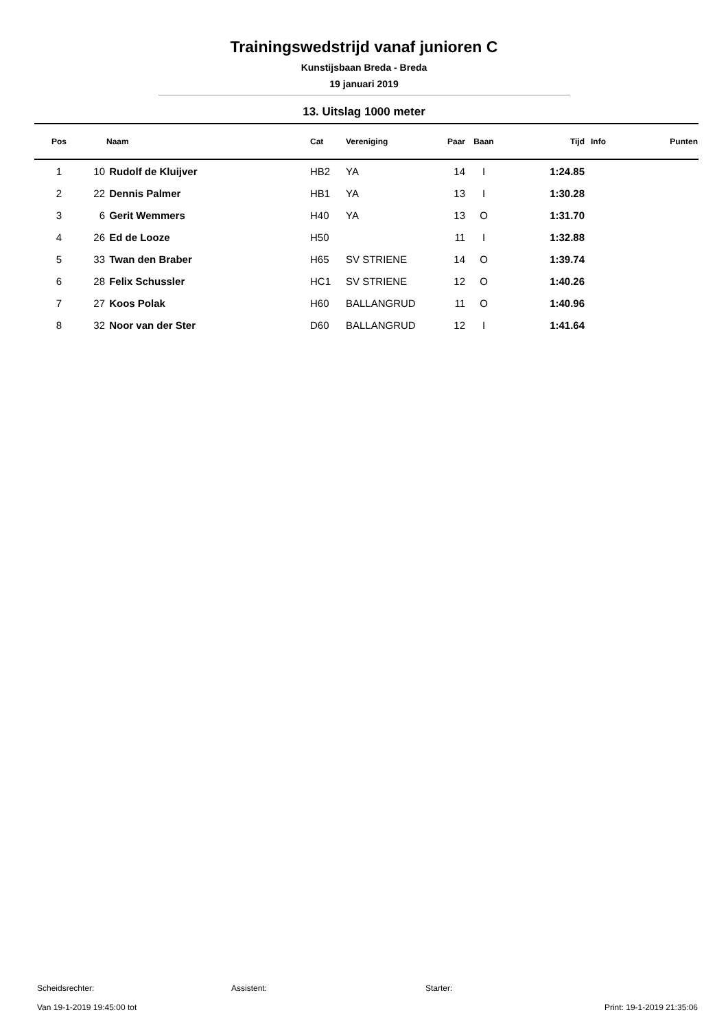Trainingswedstrijd vanaf junioren C
Kunstijsbaan Breda - Breda
19 januari 2019
13. Uitslag 1000 meter
| Pos | | Naam | Cat | Vereniging | Paar | Baan | Tijd | Info | Punten |
| --- | --- | --- | --- | --- | --- | --- | --- | --- | --- |
| 1 | 10 | Rudolf de Kluijver | HB2 | YA | 14 | I | 1:24.85 | | |
| 2 | 22 | Dennis Palmer | HB1 | YA | 13 | I | 1:30.28 | | |
| 3 | 6 | Gerit Wemmers | H40 | YA | 13 | O | 1:31.70 | | |
| 4 | 26 | Ed de Looze | H50 | | 11 | I | 1:32.88 | | |
| 5 | 33 | Twan den Braber | H65 | SV STRIENE | 14 | O | 1:39.74 | | |
| 6 | 28 | Felix Schussler | HC1 | SV STRIENE | 12 | O | 1:40.26 | | |
| 7 | 27 | Koos Polak | H60 | BALLANGRUD | 11 | O | 1:40.96 | | |
| 8 | 32 | Noor van der Ster | D60 | BALLANGRUD | 12 | I | 1:41.64 | | |
Scheidsrechter: Assistent: Starter:
Van 19-1-2019 19:45:00 tot Print: 19-1-2019 21:35:06